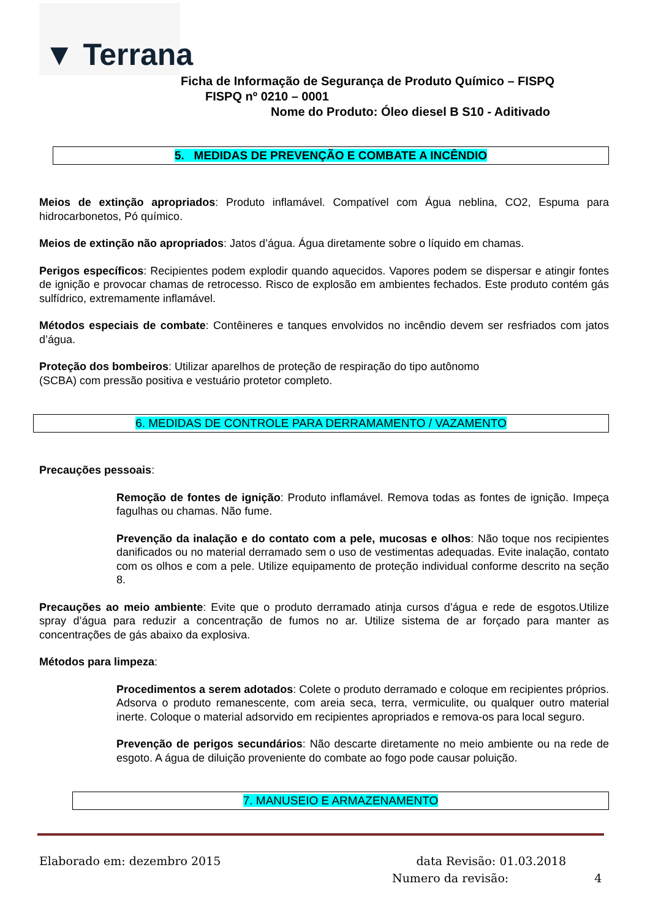▼ Terrana
Ficha de Informação de Segurança de Produto Químico – FISPQ
FISPQ nº 0210 – 0001
Nome do Produto: Óleo diesel B S10 - Aditivado
5. MEDIDAS DE PREVENÇÃO E COMBATE A INCÊNDIO
Meios de extinção apropriados: Produto inflamável. Compatível com Água neblina, CO2, Espuma para hidrocarbonetos, Pó químico.
Meios de extinção não apropriados: Jatos d’água. Água diretamente sobre o líquido em chamas.
Perigos específicos: Recipientes podem explodir quando aquecidos. Vapores podem se dispersar e atingir fontes de ignição e provocar chamas de retrocesso. Risco de explosão em ambientes fechados. Este produto contém gás sulfídrico, extremamente inflamável.
Métodos especiais de combate: Contêineres e tanques envolvidos no incêndio devem ser resfriados com jatos d’água.
Proteção dos bombeiros: Utilizar aparelhos de proteção de respiração do tipo autônomo
(SCBA) com pressão positiva e vestuário protetor completo.
6. MEDIDAS DE CONTROLE PARA DERRAMAMENTO / VAZAMENTO
Precauções pessoais:
Remoção de fontes de ignição: Produto inflamável. Remova todas as fontes de ignição. Impeça fagulhas ou chamas. Não fume.
Prevenção da inalação e do contato com a pele, mucosas e olhos: Não toque nos recipientes danificados ou no material derramado sem o uso de vestimentas adequadas. Evite inalação, contato com os olhos e com a pele. Utilize equipamento de proteção individual conforme descrito na seção 8.
Precauções ao meio ambiente: Evite que o produto derramado atinja cursos d’água e rede de esgotos.Utilize spray d’água para reduzir a concentração de fumos no ar. Utilize sistema de ar forçado para manter as concentrações de gás abaixo da explosiva.
Métodos para limpeza:
Procedimentos a serem adotados: Colete o produto derramado e coloque em recipientes próprios. Adsorva o produto remanescente, com areia seca, terra, vermiculite, ou qualquer outro material inerte. Coloque o material adsorvido em recipientes apropriados e remova-os para local seguro.
Prevenção de perigos secundários: Não descarte diretamente no meio ambiente ou na rede de esgoto. A água de diluição proveniente do combate ao fogo pode causar poluição.
7. MANUSEIO E ARMAZENAMENTO
Elaborado em: dezembro 2015 data Revisão: 01.03.2018
Numero da revisão: 4